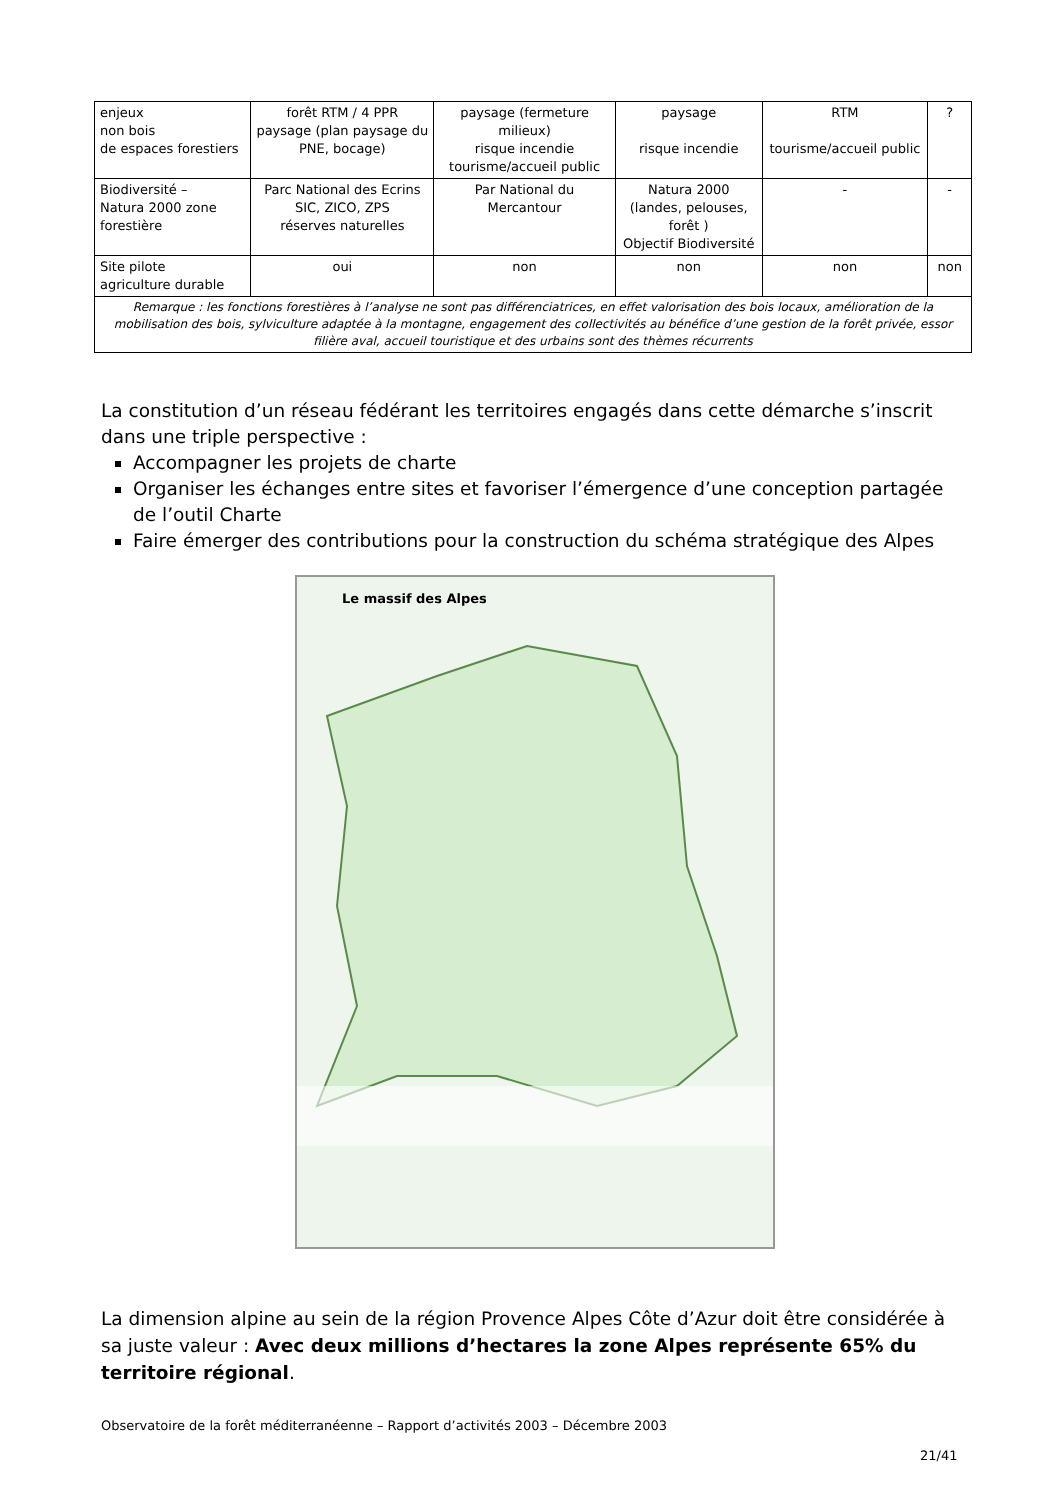| enjeux non bois de espaces forestiers | forêt RTM / 4 PPR paysage (plan paysage du PNE, bocage) | paysage (fermeture milieux) risque incendie tourisme/accueil public | paysage risque incendie | RTM tourisme/accueil public | ? |
| Biodiversité – Natura 2000 zone forestière | Parc National des Ecrins SIC, ZICO, ZPS réserves naturelles | Par National du Mercantour | Natura 2000 (landes, pelouses, forêt ) Objectif Biodiversité | - | - |
| Site pilote agriculture durable | oui | non | non | non | non |
| Remarque : les fonctions forestières à l’analyse ne sont pas différenciatrices, en effet valorisation des bois locaux, amélioration de la mobilisation des bois, sylviculture adaptée à la montagne, engagement des collectivités au bénéfice d’une gestion de la forêt privée, essor filière aval, accueil touristique et des urbains sont des thèmes récurrents | | | | | |
La constitution d’un réseau fédérant les territoires engagés dans cette démarche s’inscrit dans une triple perspective :
Accompagner les projets de charte
Organiser les échanges entre sites et favoriser l’émergence d’une conception partagée de l’outil Charte
Faire émerger des contributions pour la construction du schéma stratégique des Alpes
Le massif des Alpes
La dimension alpine au sein de la région Provence Alpes Côte d’Azur doit être considérée à sa juste valeur : Avec deux millions d’hectares la zone Alpes représente 65% du territoire régional.
Observatoire de la forêt méditerranéenne – Rapport d’activités 2003 – Décembre 2003
21/41